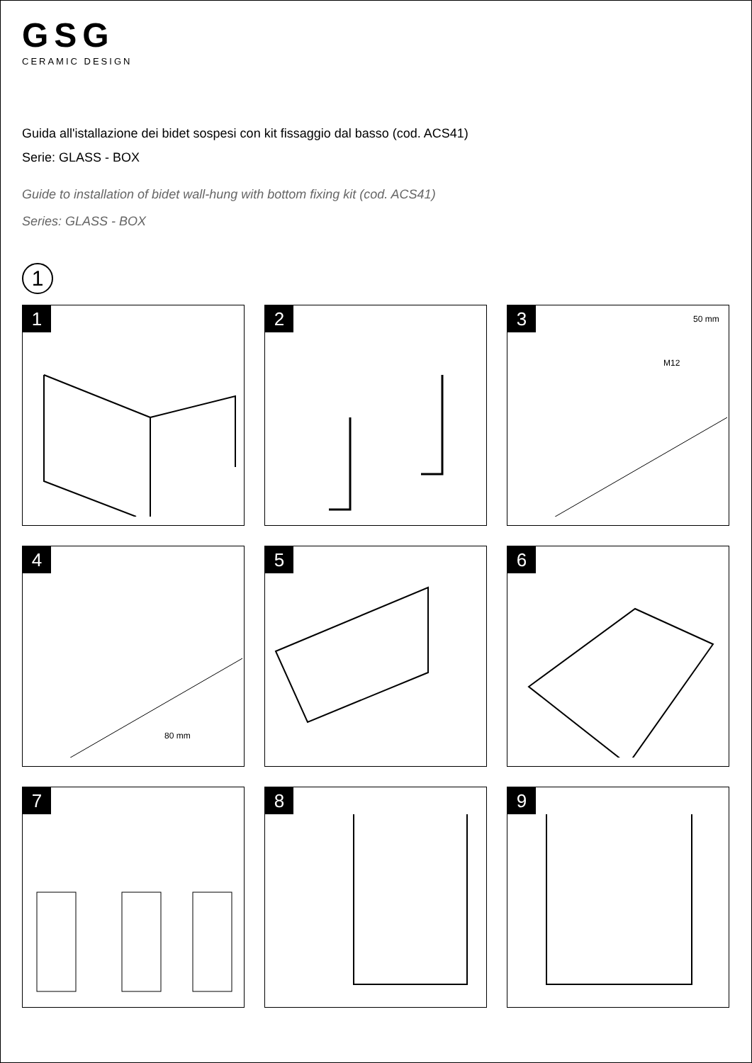GSG
CERAMIC DESIGN
Guida all'istallazione dei bidet sospesi con kit fissaggio dal basso (cod. ACS41)
Serie: GLASS - BOX
Guide to installation of bidet wall-hung with bottom fixing kit (cod. ACS41)
Series: GLASS - BOX
1
1
2
3
50 mm
M12
4
80 mm
5
6
7
8
9